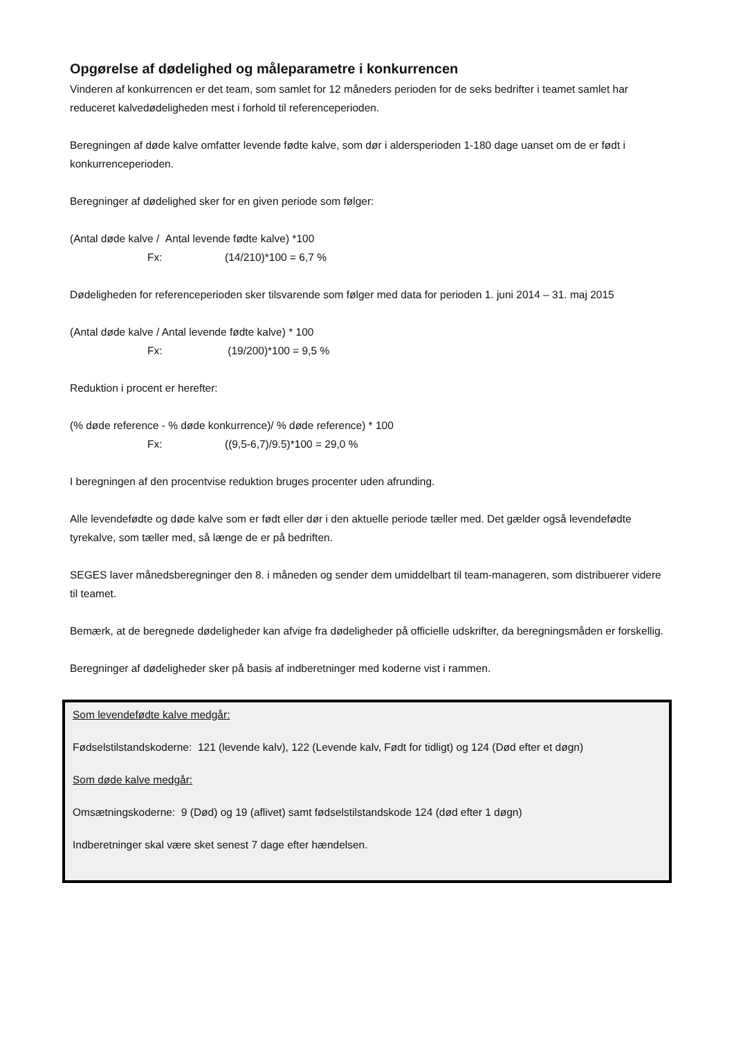Opgørelse af dødelighed og måleparametre i konkurrencen
Vinderen af konkurrencen er det team, som samlet for 12 måneders perioden for de seks bedrifter i teamet samlet har reduceret kalvedødeligheden mest i forhold til referenceperioden.
Beregningen af døde kalve omfatter levende fødte kalve, som dør i aldersperioden 1-180 dage uanset om de er født i konkurrenceperioden.
Beregninger af dødelighed sker for en given periode som følger:
(Antal døde kalve / Antal levende fødte kalve) *100
Fx: (14/210)*100 = 6,7 %
Dødeligheden for referenceperioden sker tilsvarende som følger med data for perioden 1. juni 2014 – 31. maj 2015
(Antal døde kalve / Antal levende fødte kalve) * 100
Fx: (19/200)*100 = 9,5 %
Reduktion i procent er herefter:
(% døde reference - % døde konkurrence)/ % døde reference) * 100
Fx: ((9,5-6,7)/9.5)*100 = 29,0 %
I beregningen af den procentvise reduktion bruges procenter uden afrunding.
Alle levendefødte og døde kalve som er født eller dør i den aktuelle periode tæller med. Det gælder også levendefødte tyrekalve, som tæller med, så længe de er på bedriften.
SEGES laver månedsberegninger den 8. i måneden og sender dem umiddelbart til team-manageren, som distribuerer videre til teamet.
Bemærk, at de beregnede dødeligheder kan afvige fra dødeligheder på officielle udskrifter, da beregningsmåden er forskellig.
Beregninger af dødeligheder sker på basis af indberetninger med koderne vist i rammen.
Som levendefødte kalve medgår:
Fødselstilstandskoderne: 121 (levende kalv), 122 (Levende kalv, Født for tidligt) og 124 (Død efter et døgn)
Som døde kalve medgår:
Omsætningskoderne: 9 (Død) og 19 (aflivet) samt fødselstilstandskode 124 (død efter 1 døgn)
Indberetninger skal være sket senest 7 dage efter hændelsen.